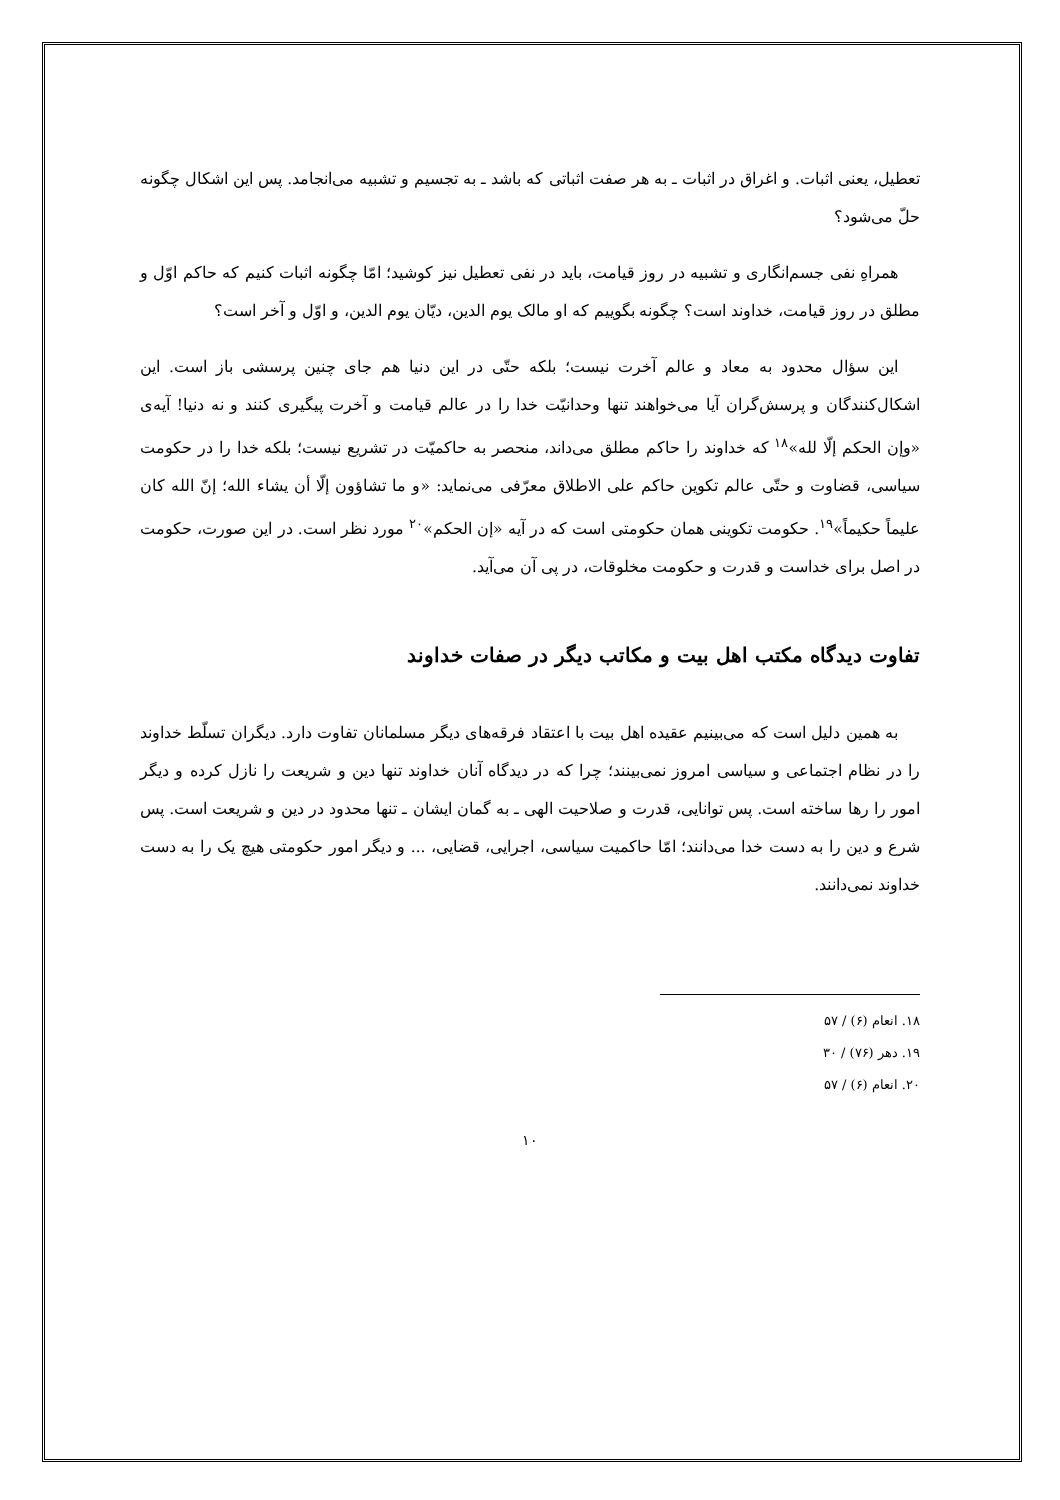تعطیل، یعنی اثبات. و اغراق در اثبات ـ به هر صفت اثباتی که باشد ـ به تجسیم و تشبیه می‌انجامد. پس این اشکال چگونه حلّ می‌شود؟
همراهِ نفی جسم‌انگاری و تشبیه در روز قیامت، باید در نفی تعطیل نیز کوشید؛ امّا چگونه اثبات کنیم که حاکم اوّل و مطلق در روز قیامت، خداوند است؟ چگونه بگوییم که او مالک یوم الدین، دیّان یوم الدین، و اوّل و آخر است؟
این سؤال محدود به معاد و عالم آخرت نیست؛ بلکه حتّی در این دنیا هم جای چنین پرسشی باز است. این اشکال‌کنندگان و پرسش‌گران آیا می‌خواهند تنها وحدانیّت خدا را در عالم قیامت و آخرت پیگیری کنند و نه دنیا! آیه‌ی «وإن الحکم إلّا لله»<sup>۱۸</sup> که خداوند را حاکم مطلق می‌داند، منحصر به حاکمیّت در تشریع نیست؛ بلکه خدا را در حکومت سیاسی، قضاوت و حتّی عالم تکوین حاکم علی الاطلاق معرّفی می‌نماید: «و ما تشاؤون إلّا أن یشاء الله؛ إنّ الله کان علیماً حکیماً»<sup>۱۹</sup>. حکومت تکوینی همان حکومتی است که در آیه «إن الحکم»<sup>۲۰</sup> مورد نظر است. در این صورت، حکومت در اصل برای خداست و قدرت و حکومت مخلوقات، در پی آن می‌آید.
تفاوت دیدگاه مکتب اهل بیت و مکاتب دیگر در صفات خداوند
به همین دلیل است که می‌بینیم عقیده اهل بیت با اعتقاد فرقه‌های دیگر مسلمانان تفاوت دارد. دیگران تسلّط خداوند را در نظام اجتماعی و سیاسی امروز نمی‌بینند؛ چرا که در دیدگاه آنان خداوند تنها دین و شریعت را نازل کرده و دیگر امور را رها ساخته است. پس توانایی، قدرت و صلاحیت الهی ـ به گمان ایشان ـ تنها محدود در دین و شریعت است. پس شرع و دین را به دست خدا می‌دانند؛ امّا حاکمیت سیاسی، اجرایی، قضایی، ... و دیگر امور حکومتی هیچ یک را به دست خداوند نمی‌دانند.
۱۸. انعام (۶) / ۵۷
۱۹. دهر (۷۶) / ۳۰
۲۰. انعام (۶) / ۵۷
۱۰